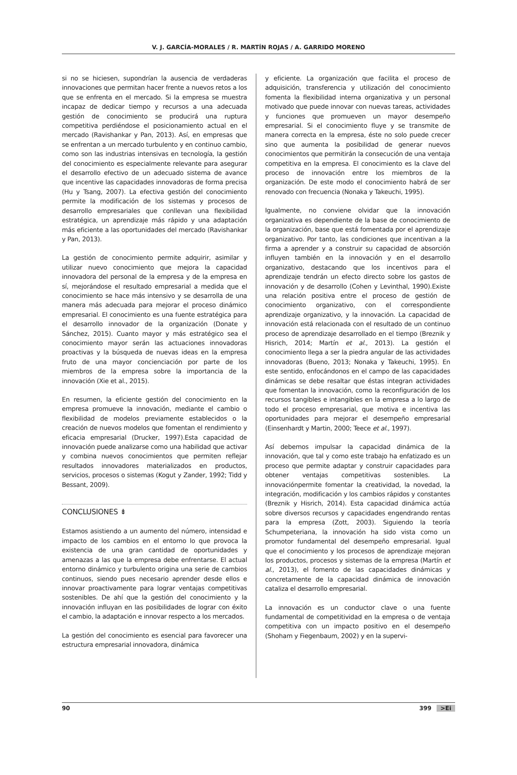V. J. GARCÍA-MORALES / R. MARTÍN ROJAS / A. GARRIDO MORENO
si no se hiciesen, supondrían la ausencia de verdaderas innovaciones que permitan hacer frente a nuevos retos a los que se enfrenta en el mercado. Si la empresa se muestra incapaz de dedicar tiempo y recursos a una adecuada gestión de conocimiento se producirá una ruptura competitiva perdiéndose el posicionamiento actual en el mercado (Ravishankar y Pan, 2013). Así, en empresas que se enfrentan a un mercado turbulento y en continuo cambio, como son las industrias intensivas en tecnología, la gestión del conocimiento es especialmente relevante para asegurar el desarrollo efectivo de un adecuado sistema de avance que incentive las capacidades innovadoras de forma precisa (Hu y Tsang, 2007). La efectiva gestión del conocimiento permite la modificación de los sistemas y procesos de desarrollo empresariales que conllevan una flexibilidad estratégica, un aprendizaje más rápido y una adaptación más eficiente a las oportunidades del mercado (Ravishankar y Pan, 2013).
La gestión de conocimiento permite adquirir, asimilar y utilizar nuevo conocimiento que mejora la capacidad innovadora del personal de la empresa y de la empresa en sí, mejorándose el resultado empresarial a medida que el conocimiento se hace más intensivo y se desarrolla de una manera más adecuada para mejorar el proceso dinámico empresarial. El conocimiento es una fuente estratégica para el desarrollo innovador de la organización (Donate y Sánchez, 2015). Cuanto mayor y más estratégico sea el conocimiento mayor serán las actuaciones innovadoras proactivas y la búsqueda de nuevas ideas en la empresa fruto de una mayor concienciación por parte de los miembros de la empresa sobre la importancia de la innovación (Xie et al., 2015).
En resumen, la eficiente gestión del conocimiento en la empresa promueve la innovación, mediante el cambio o flexibilidad de modelos previamente establecidos o la creación de nuevos modelos que fomentan el rendimiento y eficacia empresarial (Drucker, 1997).Esta capacidad de innovación puede analizarse como una habilidad que activar y combina nuevos conocimientos que permiten reflejar resultados innovadores materializados en productos, servicios, procesos o sistemas (Kogut y Zander, 1992; Tidd y Bessant, 2009).
CONCLUSIONES ⇟
Estamos asistiendo a un aumento del número, intensidad e impacto de los cambios en el entorno lo que provoca la existencia de una gran cantidad de oportunidades y amenazas a las que la empresa debe enfrentarse. El actual entorno dinámico y turbulento origina una serie de cambios continuos, siendo pues necesario aprender desde ellos e innovar proactivamente para lograr ventajas competitivas sostenibles. De ahí que la gestión del conocimiento y la innovación influyan en las posibilidades de lograr con éxito el cambio, la adaptación e innovar respecto a los mercados.
La gestión del conocimiento es esencial para favorecer una estructura empresarial innovadora, dinámica
y eficiente. La organización que facilita el proceso de adquisición, transferencia y utilización del conocimiento fomenta la flexibilidad interna organizativa y un personal motivado que puede innovar con nuevas tareas, actividades y funciones que promueven un mayor desempeño empresarial. Si el conocimiento fluye y se transmite de manera correcta en la empresa, éste no solo puede crecer sino que aumenta la posibilidad de generar nuevos conocimientos que permitirán la consecución de una ventaja competitiva en la empresa. El conocimiento es la clave del proceso de innovación entre los miembros de la organización. De este modo el conocimiento habrá de ser renovado con frecuencia (Nonaka y Takeuchi, 1995).
Igualmente, no conviene olvidar que la innovación organizativa es dependiente de la base de conocimiento de la organización, base que está fomentada por el aprendizaje organizativo. Por tanto, las condiciones que incentivan a la firma a aprender y a construir su capacidad de absorción influyen también en la innovación y en el desarrollo organizativo, destacando que los incentivos para el aprendizaje tendrán un efecto directo sobre los gastos de innovación y de desarrollo (Cohen y Levinthal, 1990).Existe una relación positiva entre el proceso de gestión de conocimiento organizativo, con el correspondiente aprendizaje organizativo, y la innovación. La capacidad de innovación está relacionada con el resultado de un continuo proceso de aprendizaje desarrollado en el tiempo (Breznik y Hisrich, 2014; Martín et al., 2013). La gestión el conocimiento llega a ser la piedra angular de las actividades innovadoras (Bueno, 2013; Nonaka y Takeuchi, 1995). En este sentido, enfocándonos en el campo de las capacidades dinámicas se debe resaltar que éstas integran actividades que fomentan la innovación, como la reconfiguración de los recursos tangibles e intangibles en la empresa a lo largo de todo el proceso empresarial, que motiva e incentiva las oportunidades para mejorar el desempeño empresarial (Einsenhardt y Martin, 2000; Teece et al., 1997).
Así debemos impulsar la capacidad dinámica de la innovación, que tal y como este trabajo ha enfatizado es un proceso que permite adaptar y construir capacidades para obtener ventajas competitivas sostenibles. La innovaciónpermite fomentar la creatividad, la novedad, la integración, modificación y los cambios rápidos y constantes (Breznik y Hisrich, 2014). Esta capacidad dinámica actúa sobre diversos recursos y capacidades engendrando rentas para la empresa (Zott, 2003). Siguiendo la teoría Schumpeteriana, la innovación ha sido vista como un promotor fundamental del desempeño empresarial. Igual que el conocimiento y los procesos de aprendizaje mejoran los productos, procesos y sistemas de la empresa (Martín et al., 2013), el fomento de las capacidades dinámicas y concretamente de la capacidad dinámica de innovación cataliza el desarrollo empresarial.
La innovación es un conductor clave o una fuente fundamental de competitividad en la empresa o de ventaja competitiva con un impacto positivo en el desempeño (Shoham y Fiegenbaum, 2002) y en la supervi-
90 399 >Ei